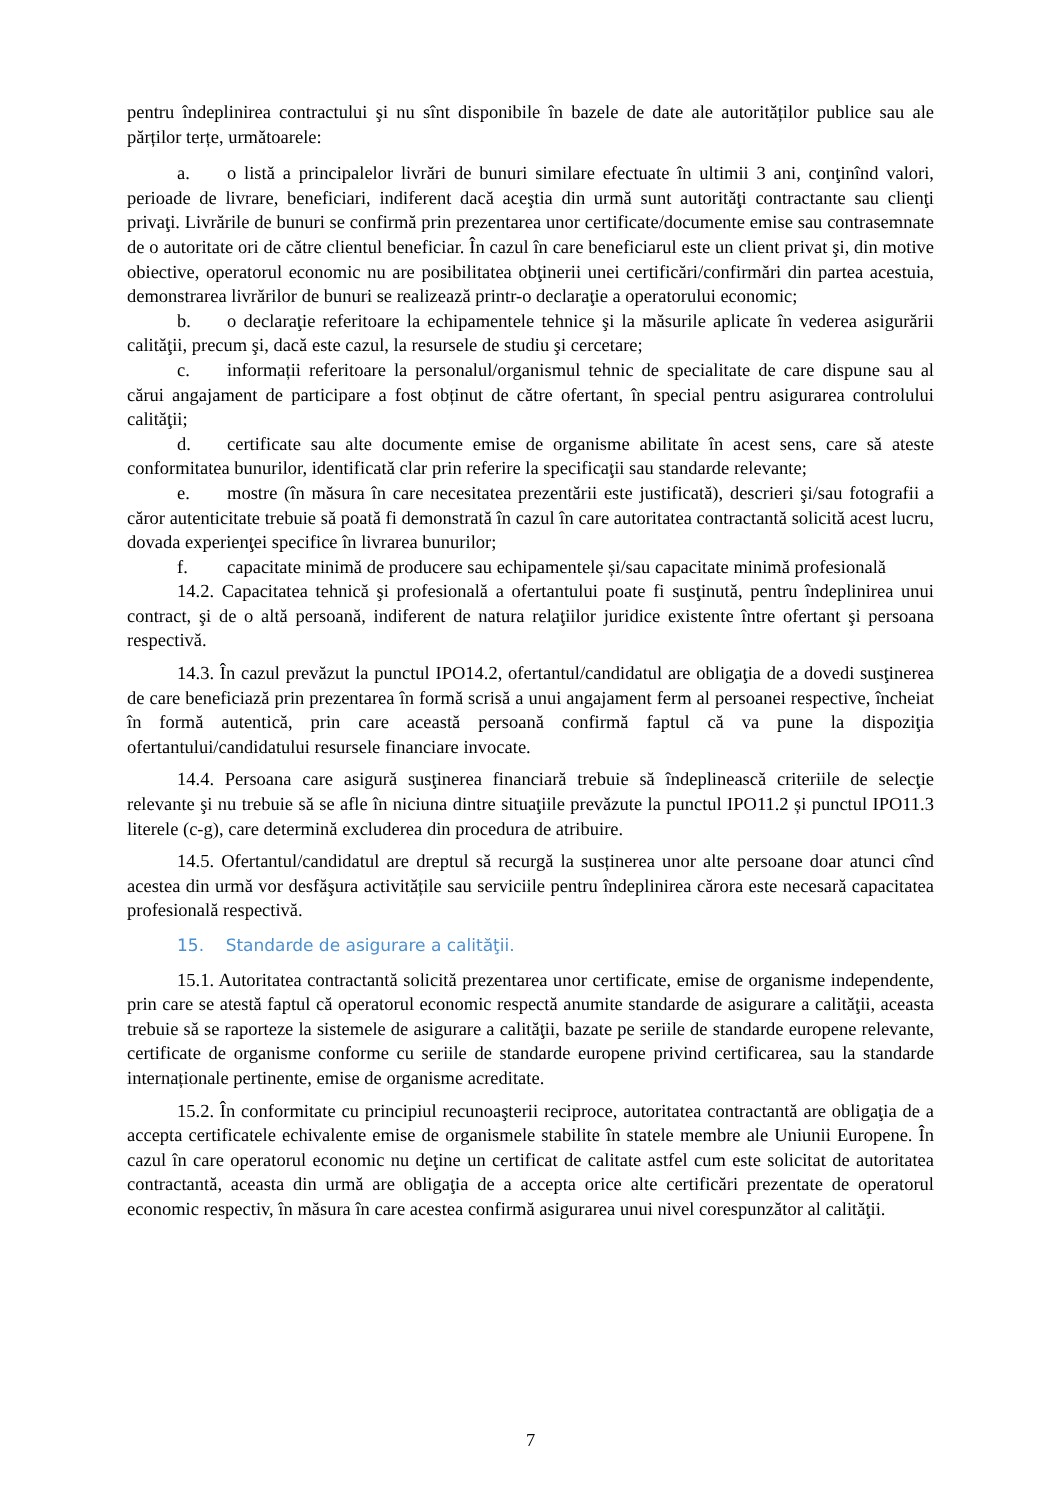pentru îndeplinirea contractului şi nu sînt disponibile în bazele de date ale autorităților publice sau ale părților terțe, următoarele:
a. o listă a principalelor livrări de bunuri similare efectuate în ultimii 3 ani, conţinînd valori, perioade de livrare, beneficiari, indiferent dacă aceştia din urmă sunt autorităţi contractante sau clienţi privaţi. Livrările de bunuri se confirmă prin prezentarea unor certificate/documente emise sau contrasemnate de o autoritate ori de către clientul beneficiar. În cazul în care beneficiarul este un client privat şi, din motive obiective, operatorul economic nu are posibilitatea obţinerii unei certificări/confirmări din partea acestuia, demonstrarea livrărilor de bunuri se realizează printr-o declaraţie a operatorului economic;
b. o declaraţie referitoare la echipamentele tehnice şi la măsurile aplicate în vederea asigurării calităţii, precum şi, dacă este cazul, la resursele de studiu şi cercetare;
c. informații referitoare la personalul/organismul tehnic de specialitate de care dispune sau al cărui angajament de participare a fost obținut de către ofertant, în special pentru asigurarea controlului calităţii;
d. certificate sau alte documente emise de organisme abilitate în acest sens, care să ateste conformitatea bunurilor, identificată clar prin referire la specificaţii sau standarde relevante;
e. mostre (în măsura în care necesitatea prezentării este justificată), descrieri şi/sau fotografii a căror autenticitate trebuie să poată fi demonstrată în cazul în care autoritatea contractantă solicită acest lucru, dovada experienţei specifice în livrarea bunurilor;
f. capacitate minimă de producere sau echipamentele și/sau capacitate minimă profesională
14.2. Capacitatea tehnică şi profesională a ofertantului poate fi susţinută, pentru îndeplinirea unui contract, şi de o altă persoană, indiferent de natura relaţiilor juridice existente între ofertant şi persoana respectivă.
14.3. În cazul prevăzut la punctul IPO14.2, ofertantul/candidatul are obligaţia de a dovedi susţinerea de care beneficiază prin prezentarea în formă scrisă a unui angajament ferm al persoanei respective, încheiat în formă autentică, prin care această persoană confirmă faptul că va pune la dispoziţia ofertantului/candidatului resursele financiare invocate.
14.4. Persoana care asigură susţinerea financiară trebuie să îndeplinească criteriile de selecţie relevante şi nu trebuie să se afle în niciuna dintre situaţiile prevăzute la punctul IPO11.2 și punctul IPO11.3 literele (c-g), care determină excluderea din procedura de atribuire.
14.5. Ofertantul/candidatul are dreptul să recurgă la susținerea unor alte persoane doar atunci cînd acestea din urmă vor desfăşura activitățile sau serviciile pentru îndeplinirea cărora este necesară capacitatea profesională respectivă.
15. Standarde de asigurare a calităţii.
15.1. Autoritatea contractantă solicită prezentarea unor certificate, emise de organisme independente, prin care se atestă faptul că operatorul economic respectă anumite standarde de asigurare a calităţii, aceasta trebuie să se raporteze la sistemele de asigurare a calităţii, bazate pe seriile de standarde europene relevante, certificate de organisme conforme cu seriile de standarde europene privind certificarea, sau la standarde internaționale pertinente, emise de organisme acreditate.
15.2. În conformitate cu principiul recunoaşterii reciproce, autoritatea contractantă are obligaţia de a accepta certificatele echivalente emise de organismele stabilite în statele membre ale Uniunii Europene. În cazul în care operatorul economic nu deţine un certificat de calitate astfel cum este solicitat de autoritatea contractantă, aceasta din urmă are obligaţia de a accepta orice alte certificări prezentate de operatorul economic respectiv, în măsura în care acestea confirmă asigurarea unui nivel corespunzător al calităţii.
7